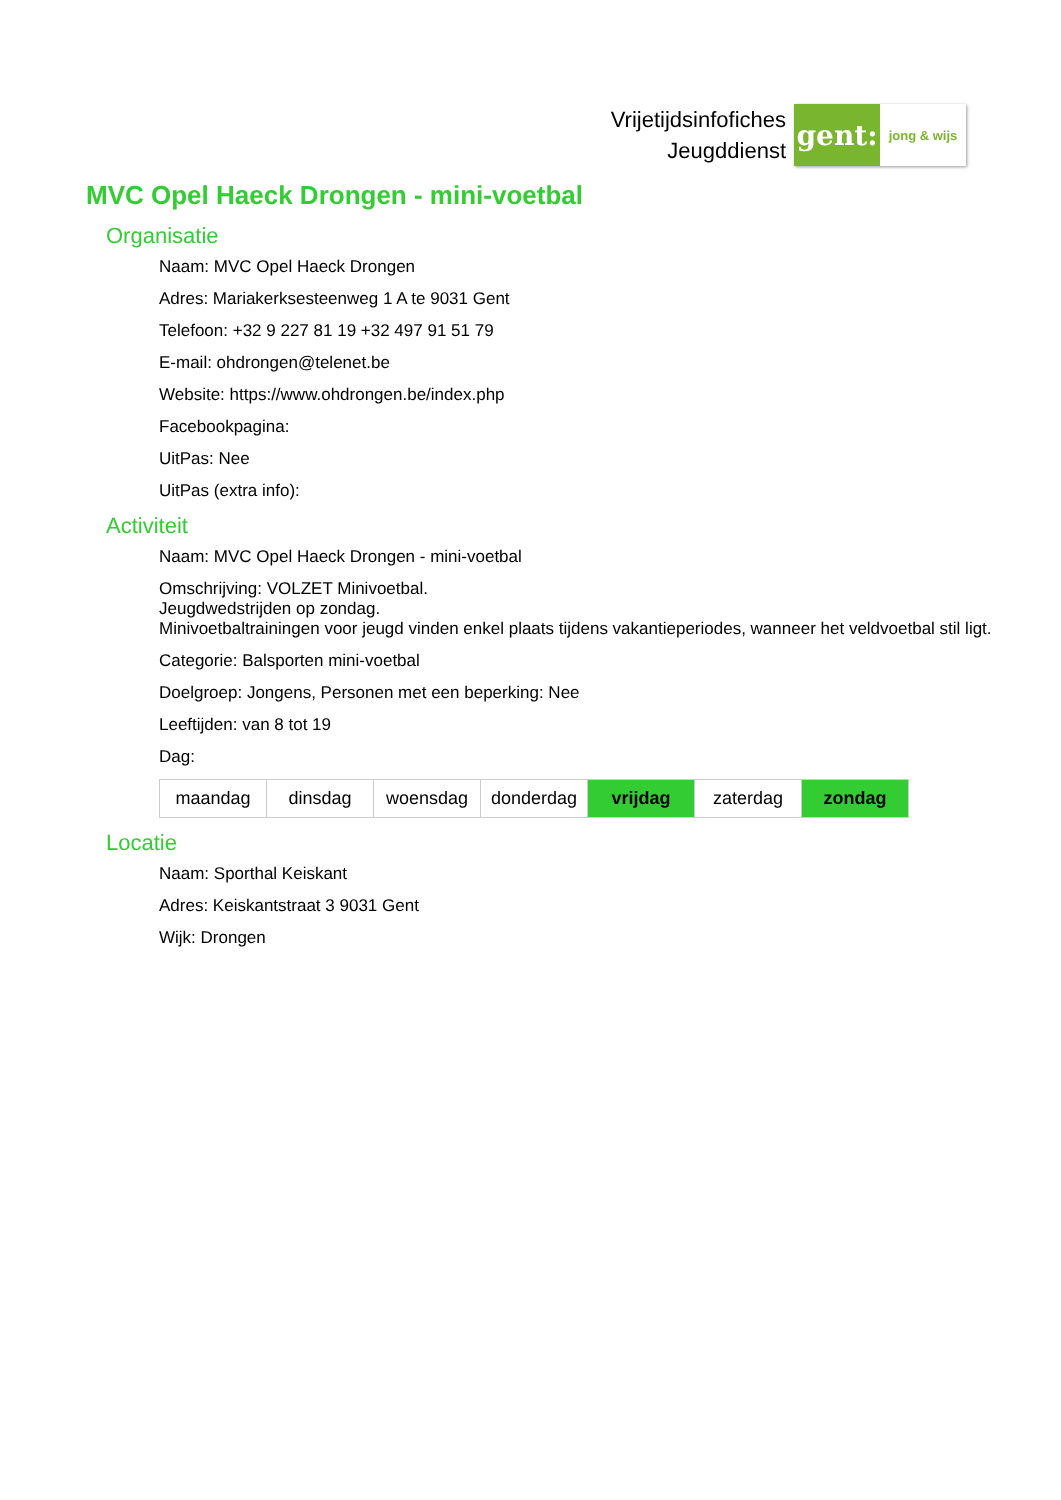Vrijetijdsinfofiches
Jeugddienst
gent:
jong & wijs
MVC Opel Haeck Drongen - mini-voetbal
Organisatie
Naam: MVC Opel Haeck Drongen
Adres: Mariakerksesteenweg 1 A te 9031 Gent
Telefoon: +32 9 227 81 19 +32 497 91 51 79
E-mail: ohdrongen@telenet.be
Website: https://www.ohdrongen.be/index.php
Facebookpagina:
UitPas: Nee
UitPas (extra info):
Activiteit
Naam: MVC Opel Haeck Drongen - mini-voetbal
Omschrijving: VOLZET Minivoetbal.
Jeugdwedstrijden op zondag.
Minivoetbaltrainingen voor jeugd vinden enkel plaats tijdens vakantieperiodes, wanneer het veldvoetbal stil ligt.
Categorie: Balsporten mini-voetbal
Doelgroep: Jongens, Personen met een beperking: Nee
Leeftijden: van 8 tot 19
Dag:
| maandag | dinsdag | woensdag | donderdag | vrijdag | zaterdag | zondag |
Locatie
Naam: Sporthal Keiskant
Adres: Keiskantstraat 3 9031 Gent
Wijk: Drongen